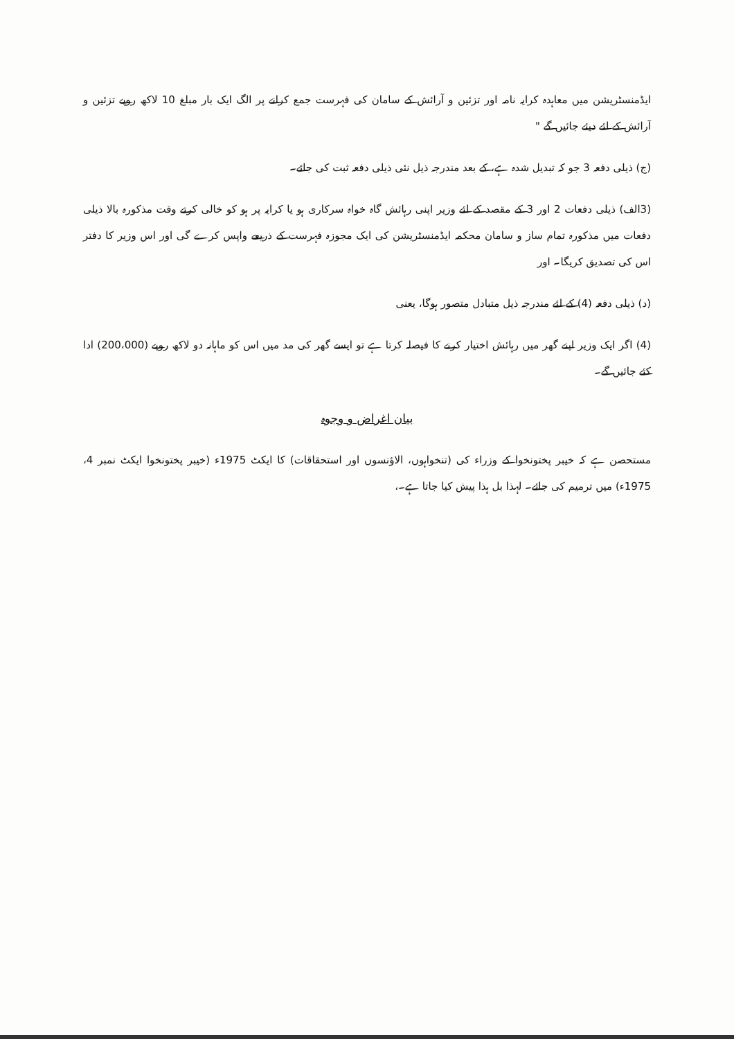ایڈمنسٹریشن میں معاہدہ کرایہ نامہ اور تزئین و آرائش کے سامان کی فہرست جمع کرانے پر الگ ایک بار مبلغ 10 لاکھ روپے تزئین و آرائش کے لئے دیئے جائیں گے "
(ج) ذیلی دفعہ 3 جو کہ تبدیل شدہ ہے، کے بعد مندرجہ ذیل نئی ذیلی دفعہ ثبت کی جائے۔
(3الف) ذیلی دفعات 2 اور 3 کے مقصد کے لئے وزیر اپنی رہائش گاہ خواہ سرکاری ہو یا کرایہ پر ہو کو خالی کرتے وقت مذکورہ بالا ذیلی دفعات میں مذکورہ تمام ساز و سامان محکمہ ایڈمنسٹریشن کی ایک مجوزہ فہرست کے ذریعے واپس کرے گی اور اس وزیر کا دفتر اس کی تصدیق کریگا۔ اور
(د) ذیلی دفعہ (4) کے لئے مندرجہ ذیل متبادل متصور ہوگا، یعنی
(4) اگر ایک وزیر اپنے گھر میں رہائش اختیار کرنے کا فیصلہ کرتا ہے تو ایسے گھر کی مد میں اس کو ماہانہ دو لاکھ روپے (200،000) ادا کئے جائیں گے۔
بیان اغراض و وجوہ
مستحصن ہے کہ خیبر پختونخوا کے وزراء کی (تنخواہوں، الاؤنسوں اور استحقاقات) کا ایکٹ 1975ء (خیبر پختونخوا ایکٹ نمبر 4، 1975ء) میں ترمیم کی جائے۔ لہذا بل ہذا پیش کیا جاتا ہے۔،